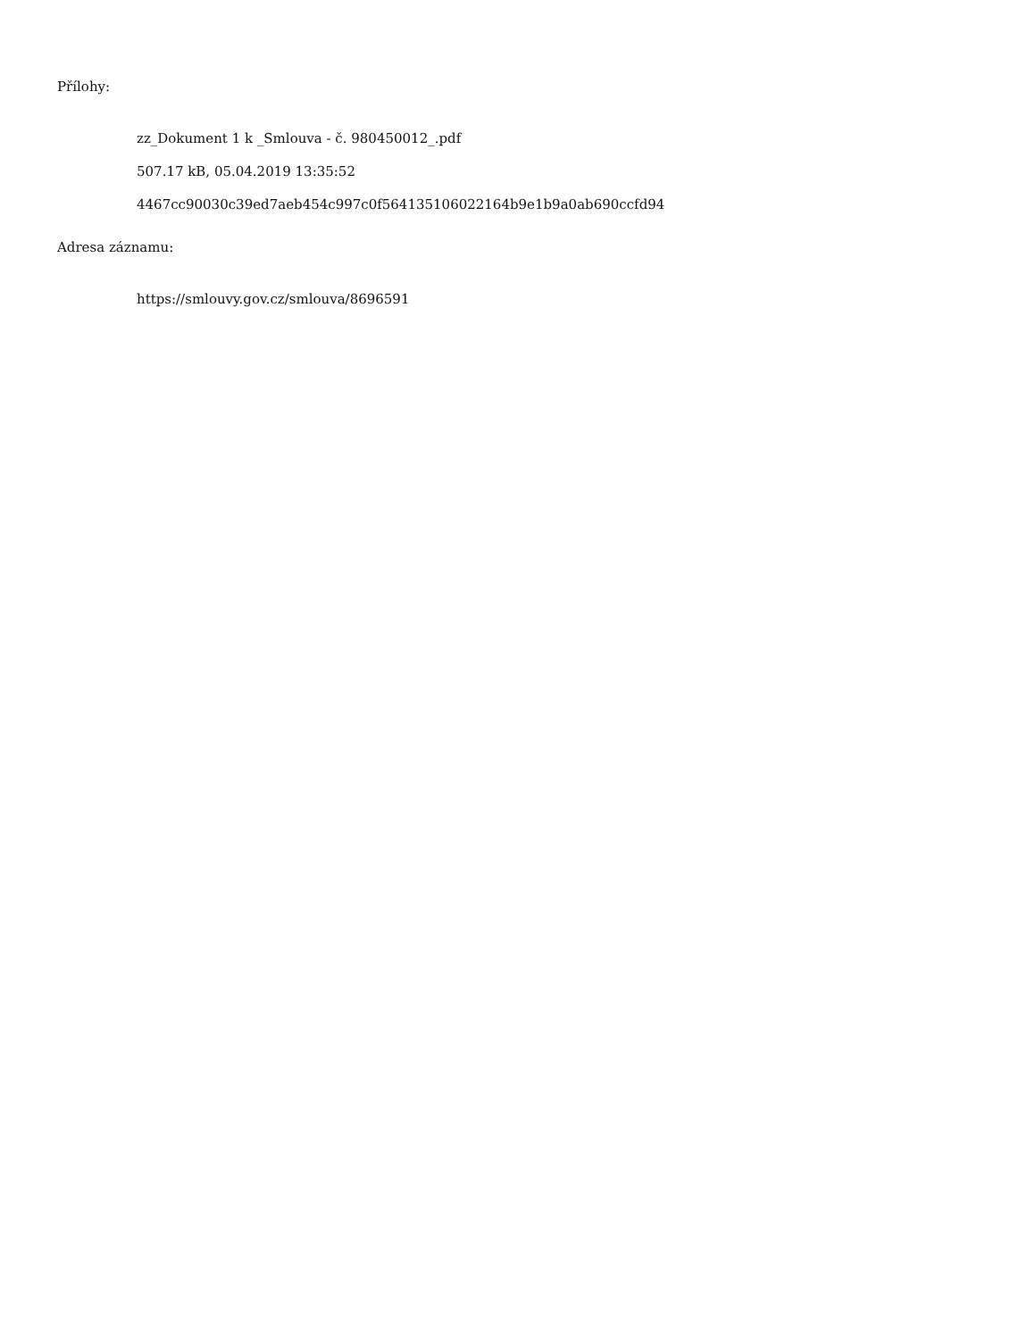Přílohy:
zz_Dokument 1 k _Smlouva - č. 980450012_.pdf
507.17 kB, 05.04.2019 13:35:52
4467cc90030c39ed7aeb454c997c0f564135106022164b9e1b9a0ab690ccfd94
Adresa záznamu:
https://smlouvy.gov.cz/smlouva/8696591